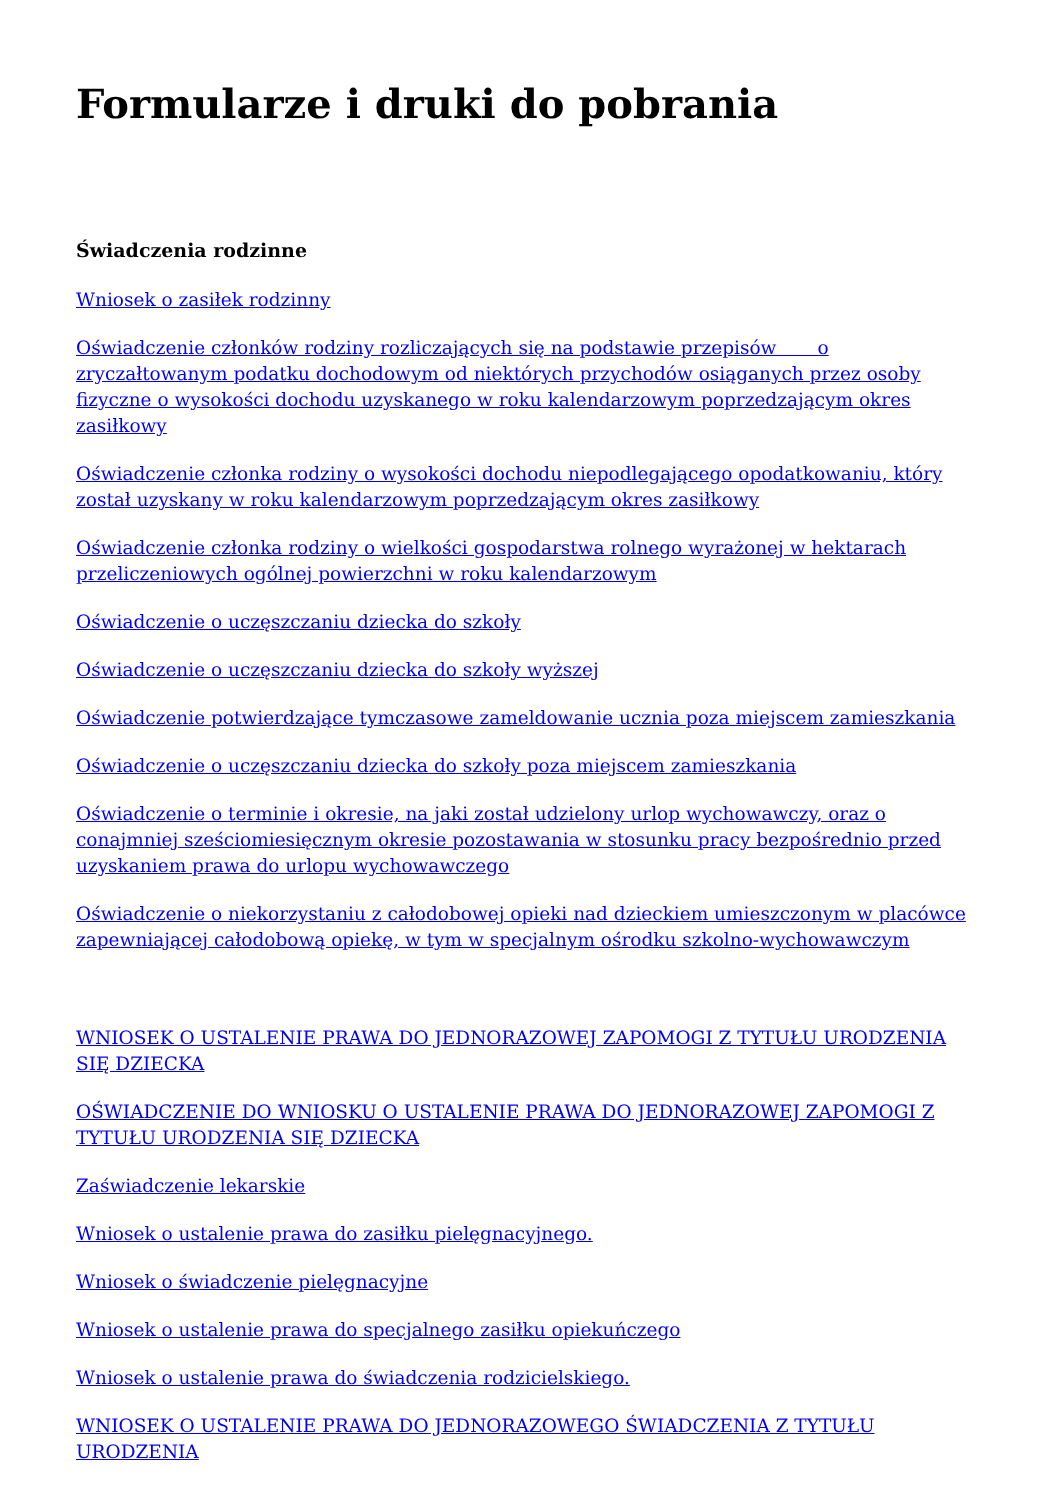Formularze i druki do pobrania
Świadczenia rodzinne
Wniosek o zasiłek rodzinny
Oświadczenie członków rodziny rozliczających się na podstawie przepisów o zryczałtowanym podatku dochodowym od niektórych przychodów osiąganych przez osoby fizyczne o wysokości dochodu uzyskanego w roku kalendarzowym poprzedzającym okres zasiłkowy
Oświadczenie członka rodziny o wysokości dochodu niepodlegającego opodatkowaniu, który został uzyskany w roku kalendarzowym poprzedzającym okres zasiłkowy
Oświadczenie członka rodziny o wielkości gospodarstwa rolnego wyrażonej w hektarach przeliczeniowych ogólnej powierzchni w roku kalendarzowym
Oświadczenie o uczęszczaniu dziecka do szkoły
Oświadczenie o uczęszczaniu dziecka do szkoły wyższej
Oświadczenie potwierdzające tymczasowe zameldowanie ucznia poza miejscem zamieszkania
Oświadczenie o uczęszczaniu dziecka do szkoły poza miejscem zamieszkania
Oświadczenie o terminie i okresie, na jaki został udzielony urlop wychowawczy, oraz o conajmniej sześciomiesięcznym okresie pozostawania w stosunku pracy bezpośrednio przed uzyskaniem prawa do urlopu wychowawczego
Oświadczenie o niekorzystaniu z całodobowej opieki nad dzieckiem umieszczonym w placówce zapewniającej całodobową opiekę, w tym w specjalnym ośrodku szkolno-wychowawczym
WNIOSEK O USTALENIE PRAWA DO JEDNORAZOWEJ ZAPOMOGI Z TYTUŁU URODZENIA SIĘ DZIECKA
OŚWIADCZENIE DO WNIOSKU O USTALENIE PRAWA DO JEDNORAZOWEJ ZAPOMOGI Z TYTUŁU URODZENIA SIĘ DZIECKA
Zaświadczenie lekarskie
Wniosek o ustalenie prawa do zasiłku pielęgnacyjnego.
Wniosek o świadczenie pielęgnacyjne
Wniosek o ustalenie prawa do specjalnego zasiłku opiekuńczego
Wniosek o ustalenie prawa do świadczenia rodzicielskiego.
WNIOSEK O USTALENIE PRAWA DO JEDNORAZOWEGO ŚWIADCZENIA Z TYTUŁU URODZENIA